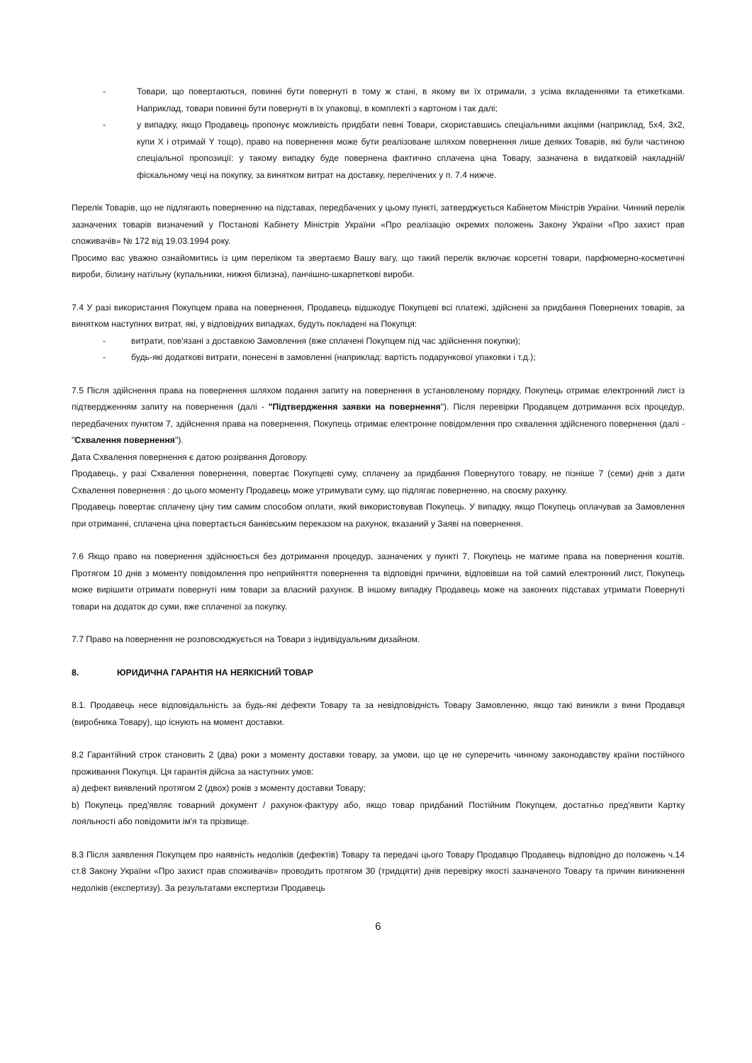- Товари, що повертаються, повинні бути повернуті в тому ж стані, в якому ви їх отримали, з усіма вкладеннями та етикетками. Наприклад, товари повинні бути повернуті в їх упаковці, в комплекті з картоном і так далі;
- у випадку, якщо Продавець пропонує можливість придбати певні Товари, скориставшись спеціальними акціями (наприклад, 5x4, 3x2, купи X і отримай Y тощо), право на повернення може бути реалізоване шляхом повернення лише деяких Товарів, які були частиною спеціальної пропозиції: у такому випадку буде повернена фактично сплачена ціна Товару, зазначена в видатковій накладній/фіскальному чеці на покупку, за винятком витрат на доставку, перелічених у п. 7.4 нижче.
Перелік Товарів, що не підлягають поверненню на підставах, передбачених у цьому пункті, затверджується Кабінетом Міністрів України. Чинний перелік зазначених товарів визначений у Постанові Кабінету Міністрів України «Про реалізацію окремих положень Закону України «Про захист прав споживачів» № 172 від 19.03.1994 року.
Просимо вас уважно ознайомитись із цим переліком та звертаємо Вашу вагу, що такий перелік включає корсетні товари, парфюмерно-косметичні вироби, білизну натільну (купальники, нижня білизна), панчішно-шкарпеткові вироби.
7.4 У разі використання Покупцем права на повернення, Продавець відшкодує Покупцеві всі платежі, здійснені за придбання Повернених товарів, за винятком наступних витрат, які, у відповідних випадках, будуть покладені на Покупця:
- витрати, пов'язані з доставкою Замовлення (вже сплачені Покупцем під час здійснення покупки);
- будь-які додаткові витрати, понесені в замовленні (наприклад: вартість подарункової упаковки і т.д.);
7.5 Після здійснення права на повернення шляхом подання запиту на повернення в установленому порядку, Покупець отримає електронний лист із підтвердженням запиту на повернення (далі - "Підтвердження заявки на повернення"). Після перевірки Продавцем дотримання всіх процедур, передбачених пунктом 7, здійснення права на повернення, Покупець отримає електронне повідомлення про схвалення здійсненого повернення (далі - "Схвалення повернення").
Дата Схвалення повернення є датою розірвання Договору.
Продавець, у разі Схвалення повернення, повертає Покупцеві суму, сплачену за придбання Повернутого товару, не пізніше 7 (семи) днів з дати Схвалення повернення : до цього моменту Продавець може утримувати суму, що підлягає поверненню, на своєму рахунку.
Продавець повертає сплачену ціну тим самим способом оплати, який використовував Покупець. У випадку, якщо Покупець оплачував за Замовлення при отриманні, сплачена ціна повертається банківським переказом на рахунок, вказаний у Заяві на повернення.
7.6 Якщо право на повернення здійснюється без дотримання процедур, зазначених у пункті 7, Покупець не матиме права на повернення коштів. Протягом 10 днів з моменту повідомлення про неприйняття повернення та відповідні причини, відповівши на той самий електронний лист, Покупець може вирішити отримати повернуті ним товари за власний рахунок. В іншому випадку Продавець може на законних підставах утримати Повернуті товари на додаток до суми, вже сплаченої за покупку.
7.7 Право на повернення не розповсюджується на Товари з індивідуальним дизайном.
8. ЮРИДИЧНА ГАРАНТІЯ НА НЕЯКІСНИЙ ТОВАР
8.1. Продавець несе відповідальність за будь-які дефекти Товару та за невідповідність Товару Замовленню, якщо такі виникли з вини Продавця (виробника Товару), що існують на момент доставки.
8.2 Гарантійний строк становить 2 (два) роки з моменту доставки товару, за умови, що це не суперечить чинному законодавству країни постійного проживання Покупця. Ця гарантія дійсна за наступних умов:
a) дефект виявлений протягом 2 (двох) років з моменту доставки Товару;
b) Покупець пред'являє товарний документ / рахунок-фактуру або, якщо товар придбаний Постійним Покупцем, достатньо пред'явити Картку лояльності або повідомити ім'я та прізвище.
8.3 Після заявлення Покупцем про наявність недоліків (дефектів) Товару та передачі цього Товару Продавцю Продавець відповідно до положень ч.14 ст.8 Закону України «Про захист прав споживачів» проводить протягом 30 (тридцяти) днів перевірку якості зазначеного Товару та причин виникнення недоліків (експертизу). За результатами експертизи Продавець
6